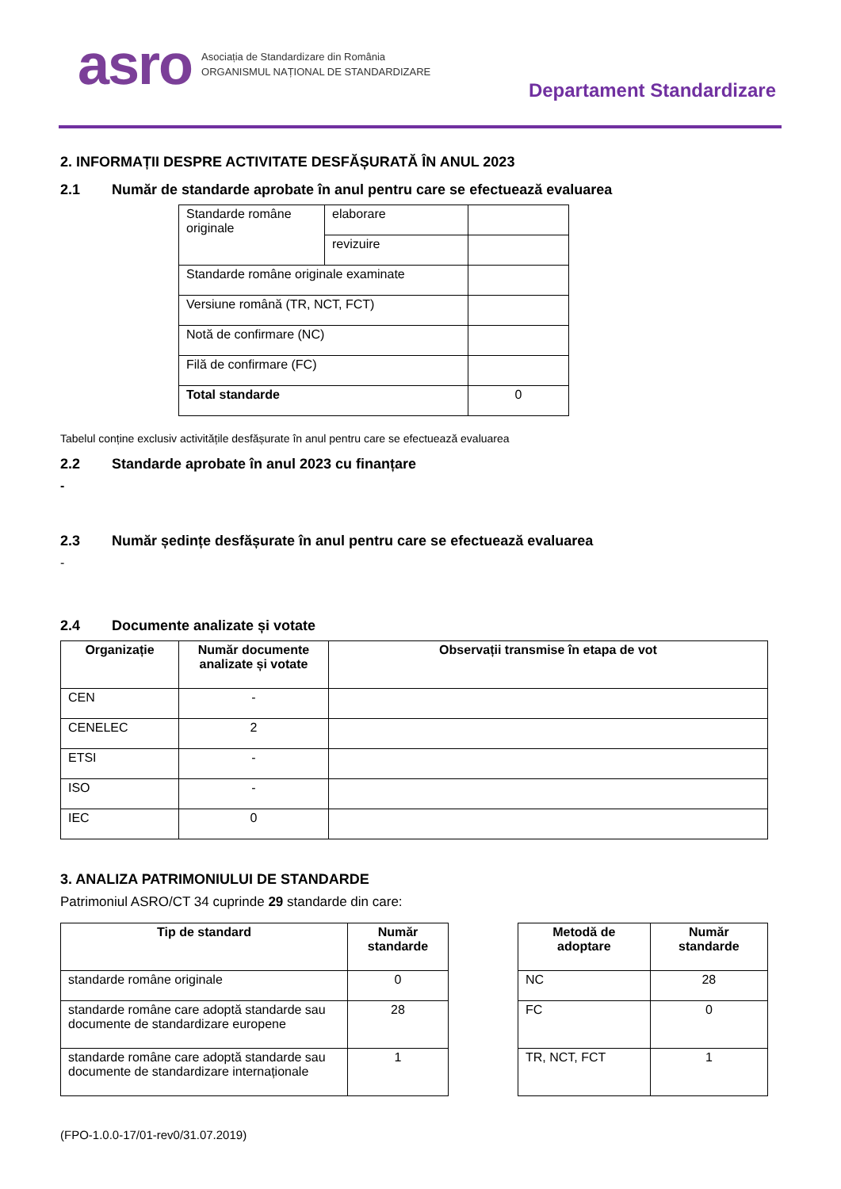asro
Asociația de Standardizare din România
ORGANISMUL NAȚIONAL DE STANDARDIZARE
Departament Standardizare
2. INFORMAȚII DESPRE ACTIVITATE DESFĂȘURATĂ ÎN ANUL 2023
2.1 Număr de standarde aprobate în anul pentru care se efectuează evaluarea
| Standarde române originale | elaborare | |
| | revizuire | |
| Standarde române originale examinate | | |
| Versiune română (TR, NCT, FCT) | | |
| Notă de confirmare (NC) | | |
| Filă de confirmare (FC) | | |
| Total standarde | | 0 |
Tabelul conține exclusiv activitățile desfășurate în anul pentru care se efectuează evaluarea
2.2 Standarde aprobate în anul 2023 cu finanțare
-
2.3 Număr ședințe desfășurate în anul pentru care se efectuează evaluarea
-
2.4 Documente analizate și votate
| Organizație | Număr documente analizate și votate | Observații transmise în etapa de vot |
| --- | --- | --- |
| CEN | - | |
| CENELEC | 2 | |
| ETSI | - | |
| ISO | - | |
| IEC | 0 | |
3. ANALIZA PATRIMONIULUI DE STANDARDE
Patrimoniul ASRO/CT 34 cuprinde 29 standarde din care:
| Tip de standard | Număr standarde |
| --- | --- |
| standarde române originale | 0 |
| standarde române care adoptă standarde sau documente de standardizare europene | 28 |
| standarde române care adoptă standarde sau documente de standardizare internaționale | 1 |
| Metodă de adoptare | Număr standarde |
| --- | --- |
| NC | 28 |
| FC | 0 |
| TR, NCT, FCT | 1 |
(FPO-1.0.0-17/01-rev0/31.07.2019)